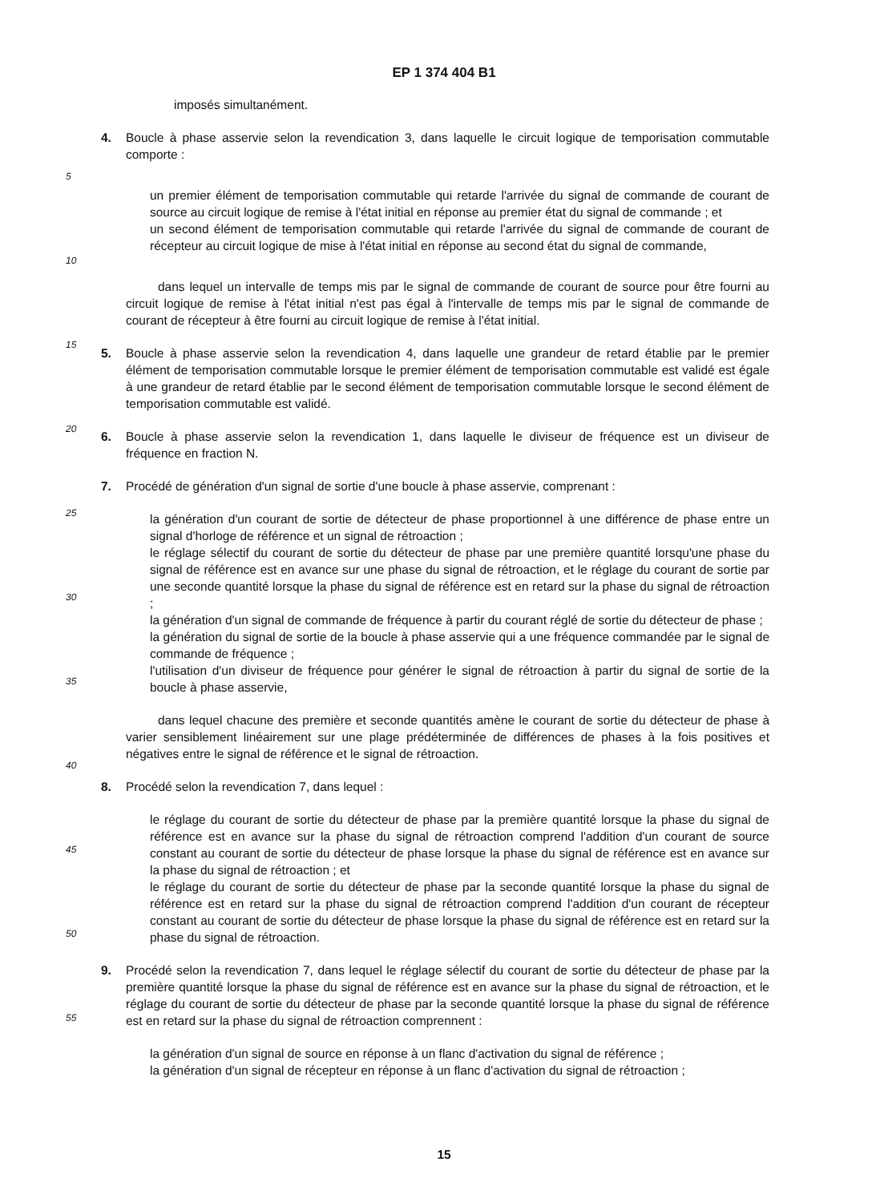EP 1 374 404 B1
5
10
15
20
25
30
35
40
45
50
55
imposés simultanément.
4. Boucle à phase asservie selon la revendication 3, dans laquelle le circuit logique de temporisation commutable comporte :
un premier élément de temporisation commutable qui retarde l'arrivée du signal de commande de courant de source au circuit logique de remise à l'état initial en réponse au premier état du signal de commande ; et
un second élément de temporisation commutable qui retarde l'arrivée du signal de commande de courant de récepteur au circuit logique de mise à l'état initial en réponse au second état du signal de commande,
dans lequel un intervalle de temps mis par le signal de commande de courant de source pour être fourni au circuit logique de remise à l'état initial n'est pas égal à l'intervalle de temps mis par le signal de commande de courant de récepteur à être fourni au circuit logique de remise à l'état initial.
5. Boucle à phase asservie selon la revendication 4, dans laquelle une grandeur de retard établie par le premier élément de temporisation commutable lorsque le premier élément de temporisation commutable est validé est égale à une grandeur de retard établie par le second élément de temporisation commutable lorsque le second élément de temporisation commutable est validé.
6. Boucle à phase asservie selon la revendication 1, dans laquelle le diviseur de fréquence est un diviseur de fréquence en fraction N.
7. Procédé de génération d'un signal de sortie d'une boucle à phase asservie, comprenant :
la génération d'un courant de sortie de détecteur de phase proportionnel à une différence de phase entre un signal d'horloge de référence et un signal de rétroaction ;
le réglage sélectif du courant de sortie du détecteur de phase par une première quantité lorsqu'une phase du signal de référence est en avance sur une phase du signal de rétroaction, et le réglage du courant de sortie par une seconde quantité lorsque la phase du signal de référence est en retard sur la phase du signal de rétroaction ;
la génération d'un signal de commande de fréquence à partir du courant réglé de sortie du détecteur de phase ;
la génération du signal de sortie de la boucle à phase asservie qui a une fréquence commandée par le signal de commande de fréquence ;
l'utilisation d'un diviseur de fréquence pour générer le signal de rétroaction à partir du signal de sortie de la boucle à phase asservie,
dans lequel chacune des première et seconde quantités amène le courant de sortie du détecteur de phase à varier sensiblement linéairement sur une plage prédéterminée de différences de phases à la fois positives et négatives entre le signal de référence et le signal de rétroaction.
8. Procédé selon la revendication 7, dans lequel :
le réglage du courant de sortie du détecteur de phase par la première quantité lorsque la phase du signal de référence est en avance sur la phase du signal de rétroaction comprend l'addition d'un courant de source constant au courant de sortie du détecteur de phase lorsque la phase du signal de référence est en avance sur la phase du signal de rétroaction ; et
le réglage du courant de sortie du détecteur de phase par la seconde quantité lorsque la phase du signal de référence est en retard sur la phase du signal de rétroaction comprend l'addition d'un courant de récepteur constant au courant de sortie du détecteur de phase lorsque la phase du signal de référence est en retard sur la phase du signal de rétroaction.
9. Procédé selon la revendication 7, dans lequel le réglage sélectif du courant de sortie du détecteur de phase par la première quantité lorsque la phase du signal de référence est en avance sur la phase du signal de rétroaction, et le réglage du courant de sortie du détecteur de phase par la seconde quantité lorsque la phase du signal de référence est en retard sur la phase du signal de rétroaction comprennent :
la génération d'un signal de source en réponse à un flanc d'activation du signal de référence ;
la génération d'un signal de récepteur en réponse à un flanc d'activation du signal de rétroaction ;
15